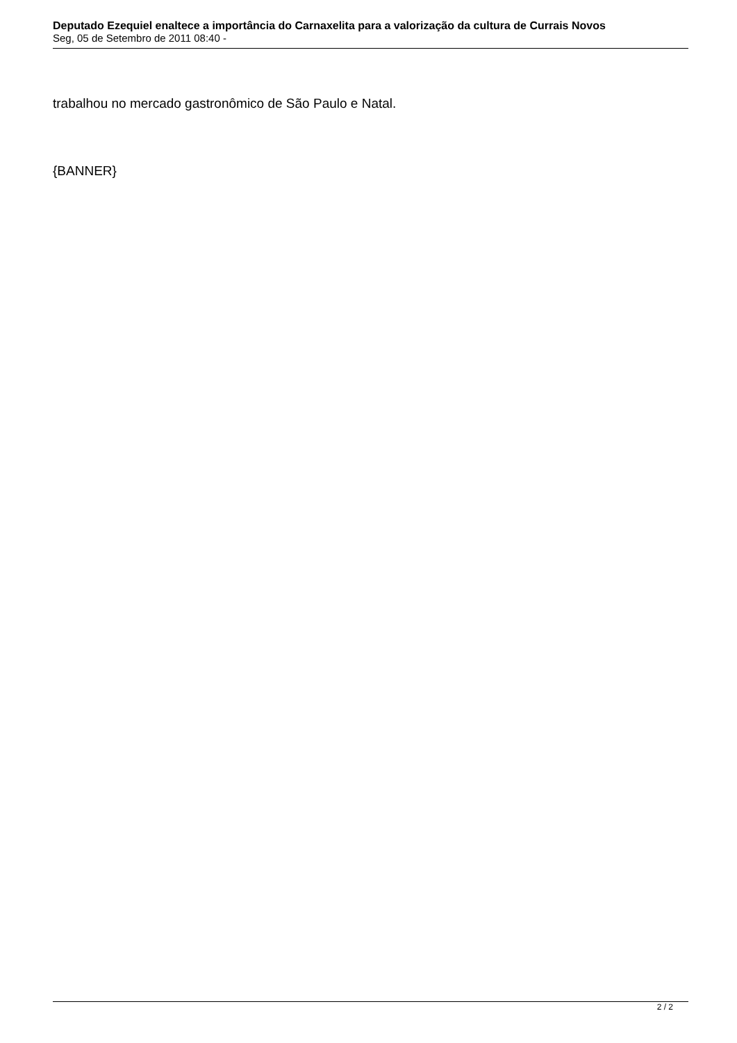Deputado Ezequiel enaltece a importância do Carnaxelita para a valorização da cultura de Currais Novos
Seg, 05 de Setembro de 2011 08:40 -
trabalhou no mercado gastronômico de São Paulo e Natal.
{BANNER}
2 / 2